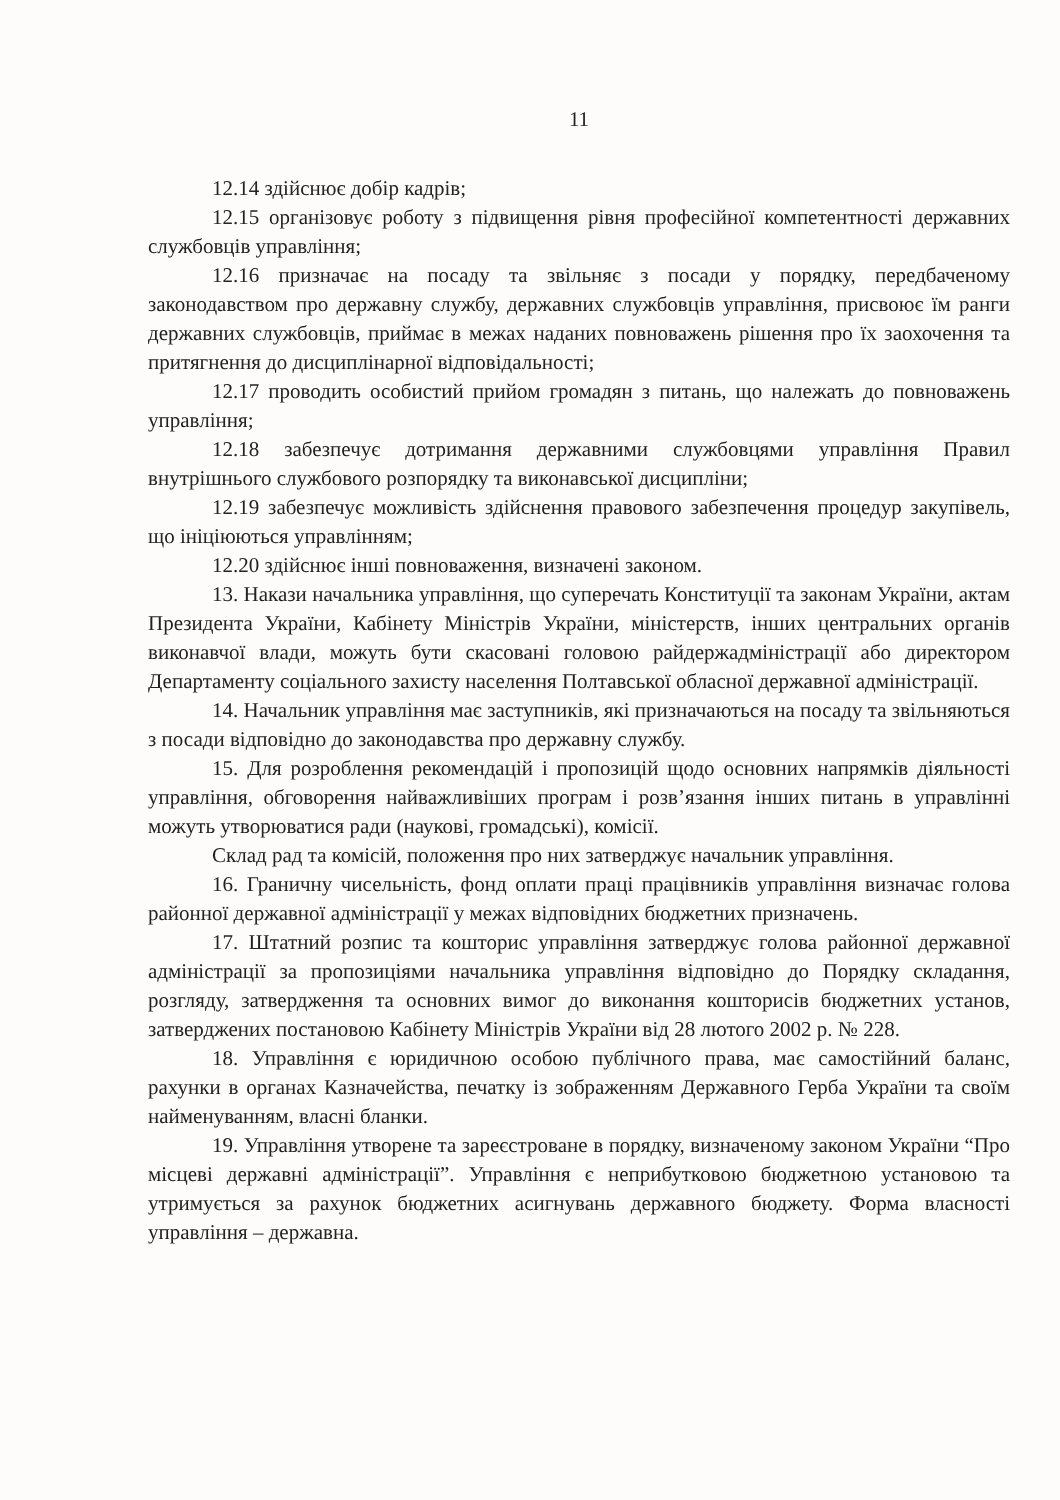11
12.14 здійснює добір кадрів;
12.15 організовує роботу з підвищення рівня професійної компетентності державних службовців управління;
12.16 призначає на посаду та звільняє з посади у порядку, передбаченому законодавством про державну службу, державних службовців управління, присвоює їм ранги державних службовців, приймає в межах наданих повноважень рішення про їх заохочення та притягнення до дисциплінарної відповідальності;
12.17 проводить особистий прийом громадян з питань, що належать до повноважень управління;
12.18 забезпечує дотримання державними службовцями управління Правил внутрішнього службового розпорядку та виконавської дисципліни;
12.19 забезпечує можливість здійснення правового забезпечення процедур закупівель, що ініціюються управлінням;
12.20 здійснює інші повноваження, визначені законом.
13. Накази начальника управління, що суперечать Конституції та законам України, актам Президента України, Кабінету Міністрів України, міністерств, інших центральних органів виконавчої влади, можуть бути скасовані головою райдержадміністрації або директором Департаменту соціального захисту населення Полтавської обласної державної адміністрації.
14. Начальник управління має заступників, які призначаються на посаду та звільняються з посади відповідно до законодавства про державну службу.
15. Для розроблення рекомендацій і пропозицій щодо основних напрямків діяльності управління, обговорення найважливіших програм і розв’язання інших питань в управлінні можуть утворюватися ради (наукові, громадські), комісії.
Склад рад та комісій, положення про них затверджує начальник управління.
16. Граничну чисельність, фонд оплати праці працівників управління визначає голова районної державної адміністрації у межах відповідних бюджетних призначень.
17. Штатний розпис та кошторис управління затверджує голова районної державної адміністрації за пропозиціями начальника управління відповідно до Порядку складання, розгляду, затвердження та основних вимог до виконання кошторисів бюджетних установ, затверджених постановою Кабінету Міністрів України від 28 лютого 2002 р. № 228.
18. Управління є юридичною особою публічного права, має самостійний баланс, рахунки в органах Казначейства, печатку із зображенням Державного Герба України та своїм найменуванням, власні бланки.
19. Управління утворене та зареєстроване в порядку, визначеному законом України “Про місцеві державні адміністрації”. Управління є неприбутковою бюджетною установою та утримується за рахунок бюджетних асигнувань державного бюджету. Форма власності управління – державна.